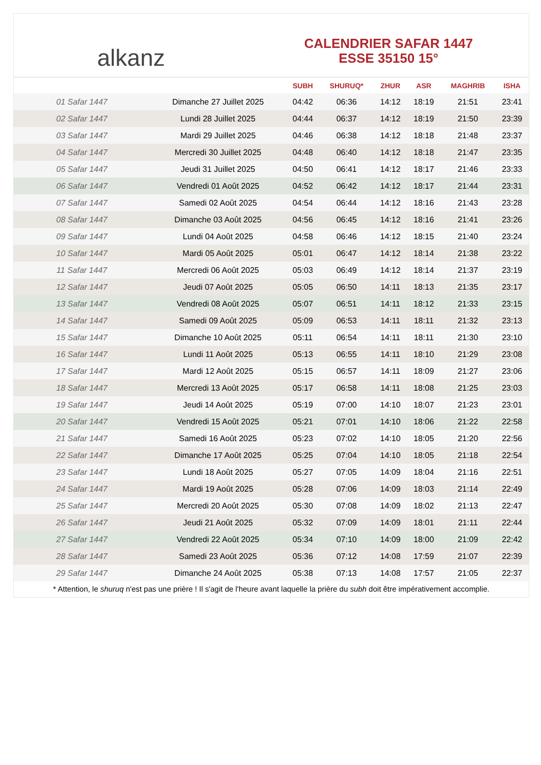alkanz
CALENDRIER SAFAR 1447
ESSE 35150 15°
| | | SUBH | SHURUQ* | ZHUR | ASR | MAGHRIB | ISHA |
| --- | --- | --- | --- | --- | --- | --- | --- |
| 01 Safar 1447 | Dimanche 27 Juillet 2025 | 04:42 | 06:36 | 14:12 | 18:19 | 21:51 | 23:41 |
| 02 Safar 1447 | Lundi 28 Juillet 2025 | 04:44 | 06:37 | 14:12 | 18:19 | 21:50 | 23:39 |
| 03 Safar 1447 | Mardi 29 Juillet 2025 | 04:46 | 06:38 | 14:12 | 18:18 | 21:48 | 23:37 |
| 04 Safar 1447 | Mercredi 30 Juillet 2025 | 04:48 | 06:40 | 14:12 | 18:18 | 21:47 | 23:35 |
| 05 Safar 1447 | Jeudi 31 Juillet 2025 | 04:50 | 06:41 | 14:12 | 18:17 | 21:46 | 23:33 |
| 06 Safar 1447 | Vendredi 01 Août 2025 | 04:52 | 06:42 | 14:12 | 18:17 | 21:44 | 23:31 |
| 07 Safar 1447 | Samedi 02 Août 2025 | 04:54 | 06:44 | 14:12 | 18:16 | 21:43 | 23:28 |
| 08 Safar 1447 | Dimanche 03 Août 2025 | 04:56 | 06:45 | 14:12 | 18:16 | 21:41 | 23:26 |
| 09 Safar 1447 | Lundi 04 Août 2025 | 04:58 | 06:46 | 14:12 | 18:15 | 21:40 | 23:24 |
| 10 Safar 1447 | Mardi 05 Août 2025 | 05:01 | 06:47 | 14:12 | 18:14 | 21:38 | 23:22 |
| 11 Safar 1447 | Mercredi 06 Août 2025 | 05:03 | 06:49 | 14:12 | 18:14 | 21:37 | 23:19 |
| 12 Safar 1447 | Jeudi 07 Août 2025 | 05:05 | 06:50 | 14:11 | 18:13 | 21:35 | 23:17 |
| 13 Safar 1447 | Vendredi 08 Août 2025 | 05:07 | 06:51 | 14:11 | 18:12 | 21:33 | 23:15 |
| 14 Safar 1447 | Samedi 09 Août 2025 | 05:09 | 06:53 | 14:11 | 18:11 | 21:32 | 23:13 |
| 15 Safar 1447 | Dimanche 10 Août 2025 | 05:11 | 06:54 | 14:11 | 18:11 | 21:30 | 23:10 |
| 16 Safar 1447 | Lundi 11 Août 2025 | 05:13 | 06:55 | 14:11 | 18:10 | 21:29 | 23:08 |
| 17 Safar 1447 | Mardi 12 Août 2025 | 05:15 | 06:57 | 14:11 | 18:09 | 21:27 | 23:06 |
| 18 Safar 1447 | Mercredi 13 Août 2025 | 05:17 | 06:58 | 14:11 | 18:08 | 21:25 | 23:03 |
| 19 Safar 1447 | Jeudi 14 Août 2025 | 05:19 | 07:00 | 14:10 | 18:07 | 21:23 | 23:01 |
| 20 Safar 1447 | Vendredi 15 Août 2025 | 05:21 | 07:01 | 14:10 | 18:06 | 21:22 | 22:58 |
| 21 Safar 1447 | Samedi 16 Août 2025 | 05:23 | 07:02 | 14:10 | 18:05 | 21:20 | 22:56 |
| 22 Safar 1447 | Dimanche 17 Août 2025 | 05:25 | 07:04 | 14:10 | 18:05 | 21:18 | 22:54 |
| 23 Safar 1447 | Lundi 18 Août 2025 | 05:27 | 07:05 | 14:09 | 18:04 | 21:16 | 22:51 |
| 24 Safar 1447 | Mardi 19 Août 2025 | 05:28 | 07:06 | 14:09 | 18:03 | 21:14 | 22:49 |
| 25 Safar 1447 | Mercredi 20 Août 2025 | 05:30 | 07:08 | 14:09 | 18:02 | 21:13 | 22:47 |
| 26 Safar 1447 | Jeudi 21 Août 2025 | 05:32 | 07:09 | 14:09 | 18:01 | 21:11 | 22:44 |
| 27 Safar 1447 | Vendredi 22 Août 2025 | 05:34 | 07:10 | 14:09 | 18:00 | 21:09 | 22:42 |
| 28 Safar 1447 | Samedi 23 Août 2025 | 05:36 | 07:12 | 14:08 | 17:59 | 21:07 | 22:39 |
| 29 Safar 1447 | Dimanche 24 Août 2025 | 05:38 | 07:13 | 14:08 | 17:57 | 21:05 | 22:37 |
* Attention, le shuruq n'est pas une prière ! Il s'agit de l'heure avant laquelle la prière du subh doit être impérativement accomplie.